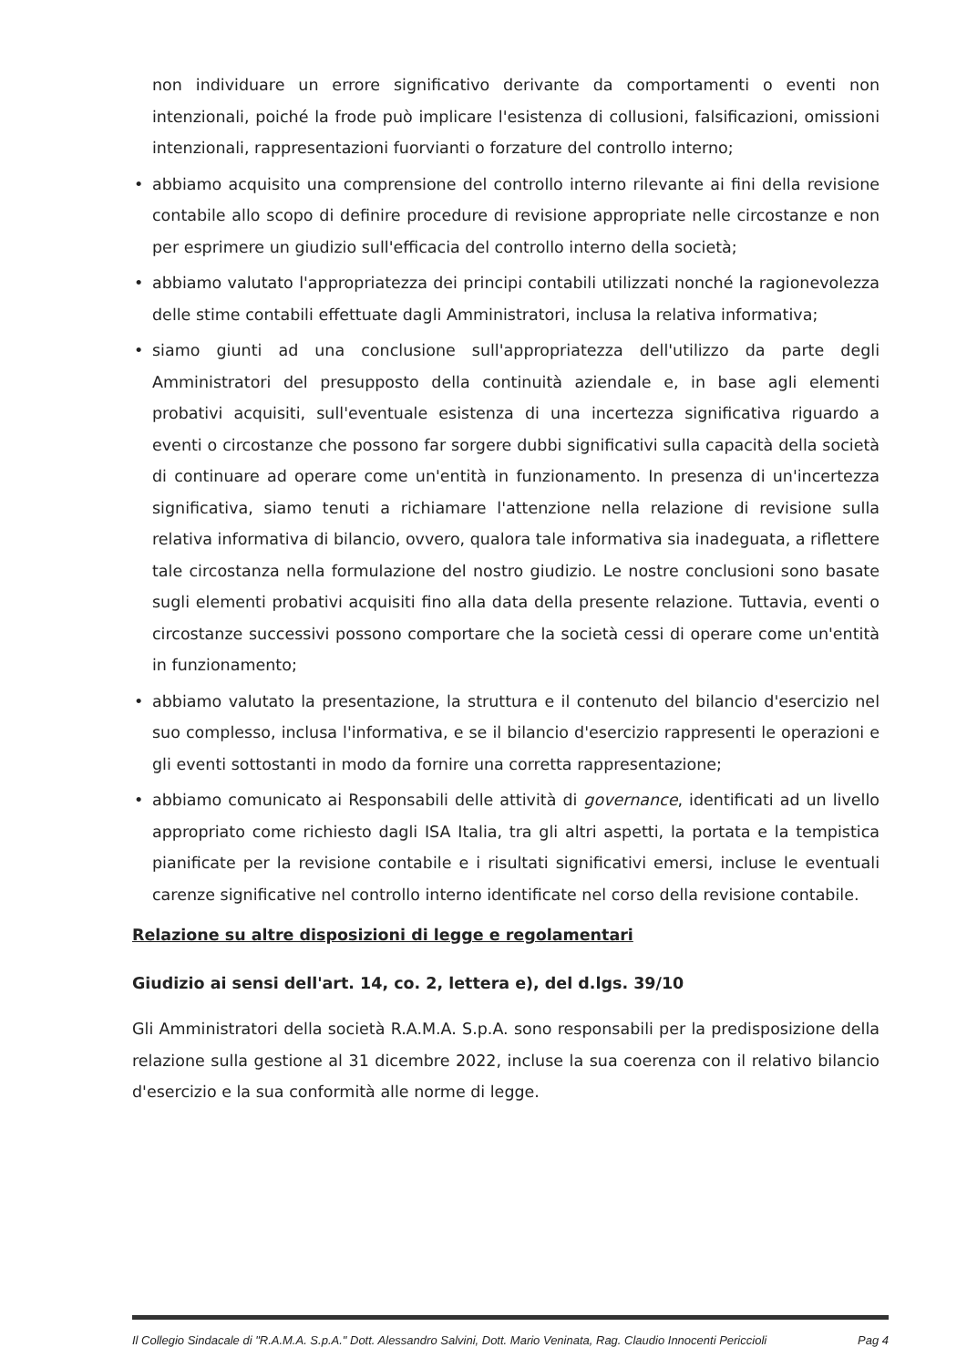non individuare un errore significativo derivante da comportamenti o eventi non intenzionali, poiché la frode può implicare l'esistenza di collusioni, falsificazioni, omissioni intenzionali, rappresentazioni fuorvianti o forzature del controllo interno;
• abbiamo acquisito una comprensione del controllo interno rilevante ai fini della revisione contabile allo scopo di definire procedure di revisione appropriate nelle circostanze e non per esprimere un giudizio sull'efficacia del controllo interno della società;
• abbiamo valutato l'appropriatezza dei principi contabili utilizzati nonché la ragionevolezza delle stime contabili effettuate dagli Amministratori, inclusa la relativa informativa;
• siamo giunti ad una conclusione sull'appropriatezza dell'utilizzo da parte degli Amministratori del presupposto della continuità aziendale e, in base agli elementi probativi acquisiti, sull'eventuale esistenza di una incertezza significativa riguardo a eventi o circostanze che possono far sorgere dubbi significativi sulla capacità della società di continuare ad operare come un'entità in funzionamento. In presenza di un'incertezza significativa, siamo tenuti a richiamare l'attenzione nella relazione di revisione sulla relativa informativa di bilancio, ovvero, qualora tale informativa sia inadeguata, a riflettere tale circostanza nella formulazione del nostro giudizio. Le nostre conclusioni sono basate sugli elementi probativi acquisiti fino alla data della presente relazione. Tuttavia, eventi o circostanze successivi possono comportare che la società cessi di operare come un'entità in funzionamento;
• abbiamo valutato la presentazione, la struttura e il contenuto del bilancio d'esercizio nel suo complesso, inclusa l'informativa, e se il bilancio d'esercizio rappresenti le operazioni e gli eventi sottostanti in modo da fornire una corretta rappresentazione;
• abbiamo comunicato ai Responsabili delle attività di governance, identificati ad un livello appropriato come richiesto dagli ISA Italia, tra gli altri aspetti, la portata e la tempistica pianificate per la revisione contabile e i risultati significativi emersi, incluse le eventuali carenze significative nel controllo interno identificate nel corso della revisione contabile.
Relazione su altre disposizioni di legge e regolamentari
Giudizio ai sensi dell'art. 14, co. 2, lettera e), del d.lgs. 39/10
Gli Amministratori della società R.A.M.A. S.p.A. sono responsabili per la predisposizione della relazione sulla gestione al 31 dicembre 2022, incluse la sua coerenza con il relativo bilancio d'esercizio e la sua conformità alle norme di legge.
Il Collegio Sindacale di "R.A.M.A. S.p.A." Dott. Alessandro Salvini, Dott. Mario Veninata, Rag. Claudio Innocenti Periccioli Pag 4